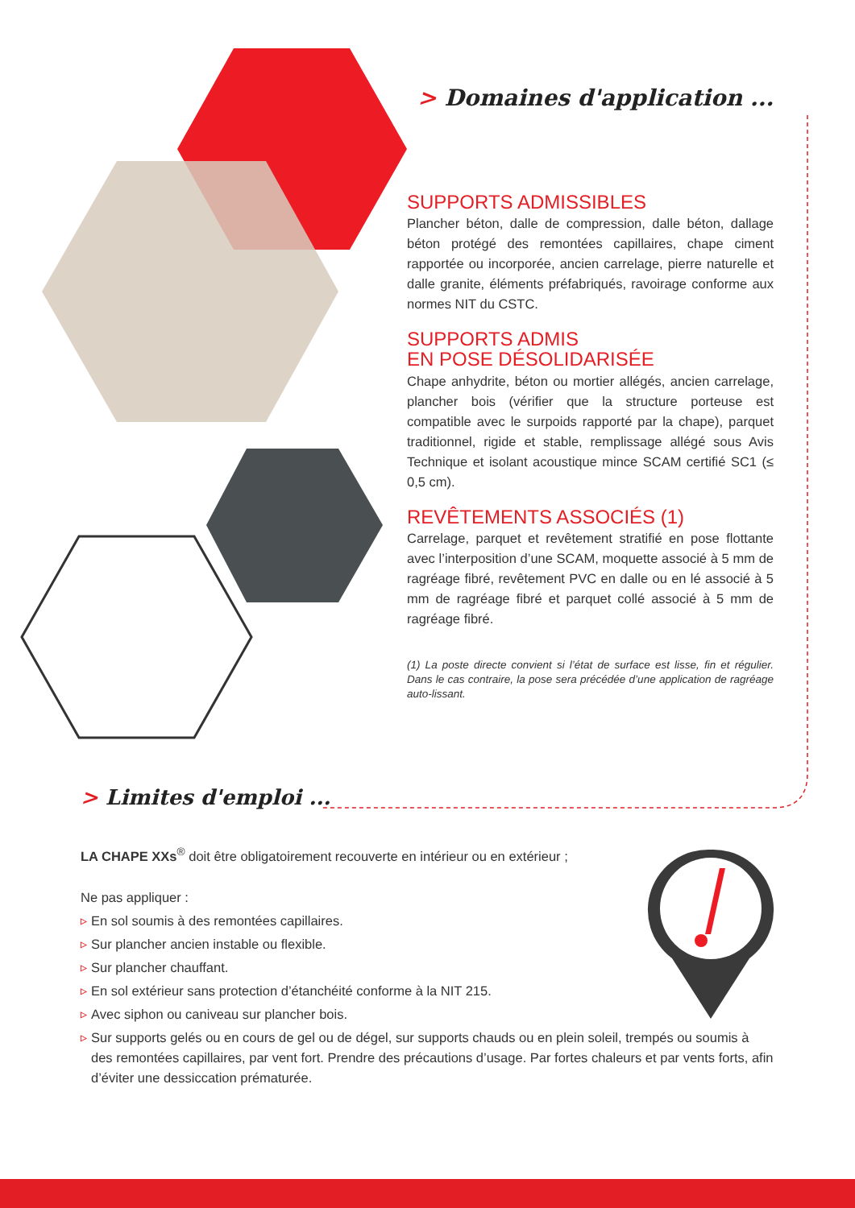> Domaines d'application ...
SUPPORTS ADMISSIBLES
Plancher béton, dalle de compression, dalle béton, dallage béton protégé des remontées capillaires, chape ciment rapportée ou incorporée, ancien carrelage, pierre naturelle et dalle granite, éléments préfabriqués, ravoirage conforme aux normes NIT du CSTC.
SUPPORTS ADMIS
EN POSE DÉSOLIDARISÉE
Chape anhydrite, béton ou mortier allégés, ancien carrelage, plancher bois (vérifier que la structure porteuse est compatible avec le surpoids rapporté par la chape), parquet traditionnel, rigide et stable, remplissage allégé sous Avis Technique et isolant acoustique mince SCAM certifié SC1 (≤ 0,5 cm).
REVÊTEMENTS ASSOCIÉS (1)
Carrelage, parquet et revêtement stratifié en pose flottante avec l’interposition d’une SCAM, moquette associé à 5 mm de ragréage fibré, revêtement PVC en dalle ou en lé associé à 5 mm de ragréage fibré et parquet collé associé à 5 mm de ragréage fibré.
(1) La poste directe convient si l’état de surface est lisse, fin et régulier. Dans le cas contraire, la pose sera précédée d’une application de ragréage auto-lissant.
> Limites d'emploi ...
LA CHAPE XXs<sup>®</sup> doit être obligatoirement recouverte en intérieur ou en extérieur ;
Ne pas appliquer :
▷ En sol soumis à des remontées capillaires.
▷ Sur plancher ancien instable ou flexible.
▷ Sur plancher chauffant.
▷ En sol extérieur sans protection d’étanchéité conforme à la NIT 215.
▷ Avec siphon ou caniveau sur plancher bois.
▷ Sur supports gelés ou en cours de gel ou de dégel, sur supports chauds ou en plein soleil, trempés ou soumis à des remontées capillaires, par vent fort. Prendre des précautions d’usage. Par fortes chaleurs et par vents forts, afin d’éviter une dessiccation prématurée.